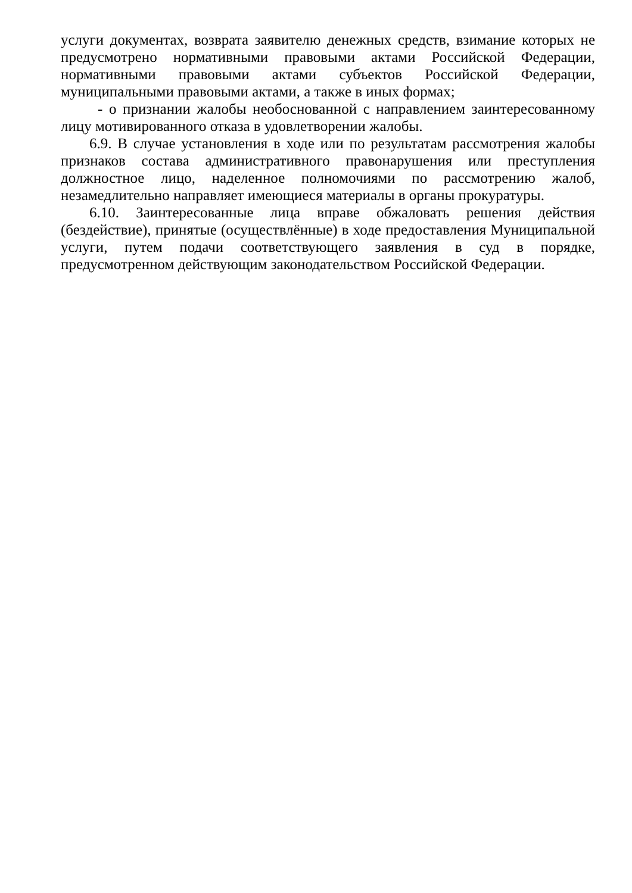услуги документах, возврата заявителю денежных средств, взимание которых не предусмотрено нормативными правовыми актами Российской Федерации, нормативными правовыми актами субъектов Российской Федерации, муниципальными правовыми актами, а также в иных формах;
- о признании жалобы необоснованной с направлением заинтересованному лицу мотивированного отказа в удовлетворении жалобы.
6.9. В случае установления в ходе или по результатам рассмотрения жалобы признаков состава административного правонарушения или преступления должностное лицо, наделенное полномочиями по рассмотрению жалоб, незамедлительно направляет имеющиеся материалы в органы прокуратуры.
6.10. Заинтересованные лица вправе обжаловать решения действия (бездействие), принятые (осуществлённые) в ходе предоставления Муниципальной услуги, путем подачи соответствующего заявления в суд в порядке, предусмотренном действующим законодательством Российской Федерации.